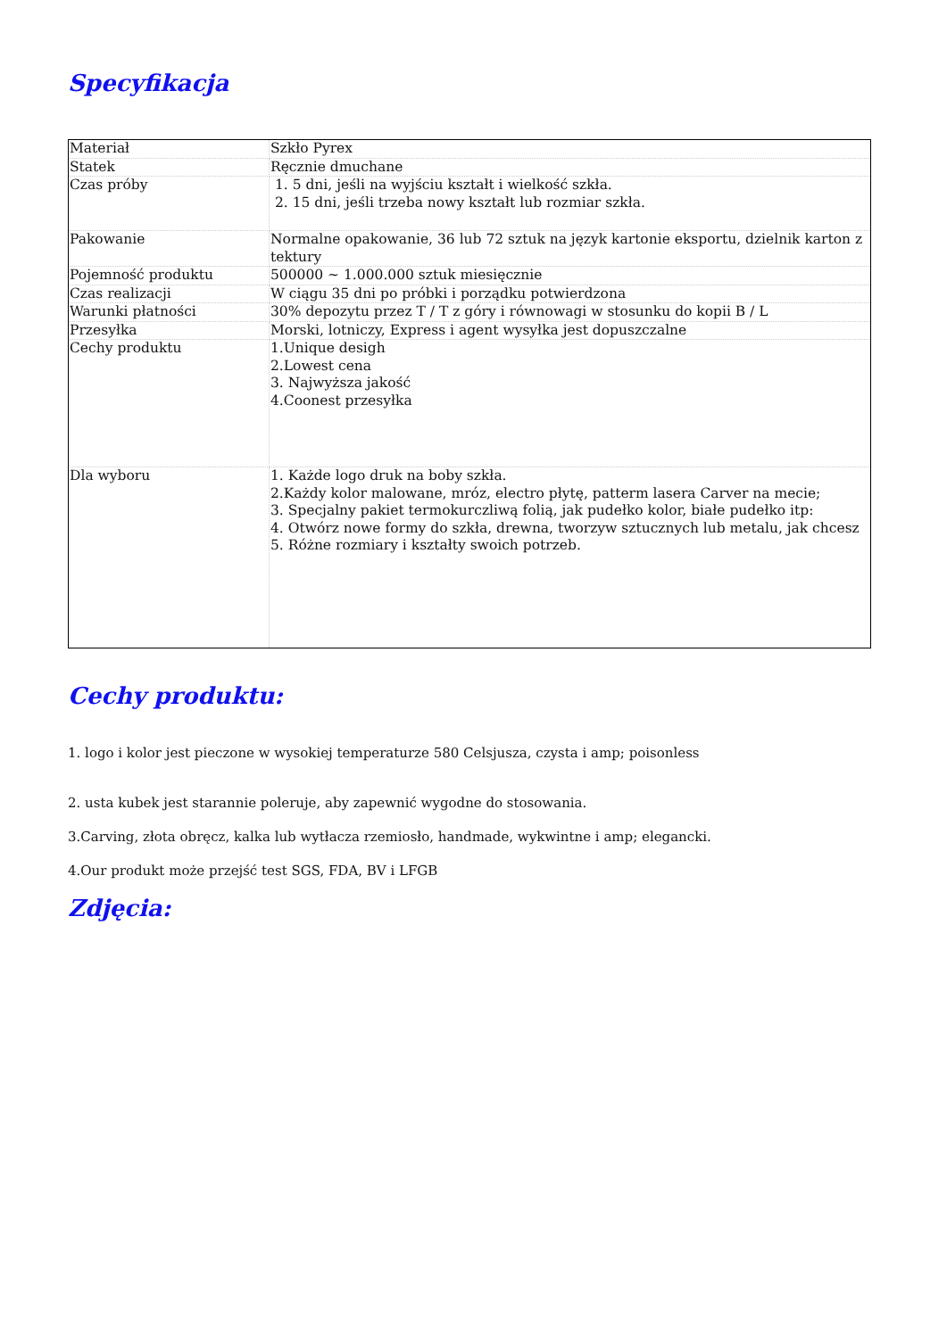Specyfikacja
| Materiał | Szkło Pyrex |
| Statek | Ręcznie dmuchane |
| Czas próby | 1. 5 dni, jeśli na wyjściu kształt i wielkość szkła. 2. 15 dni, jeśli trzeba nowy kształt lub rozmiar szkła. |
| Pakowanie | Normalne opakowanie, 36 lub 72 sztuk na język kartonie eksportu, dzielnik karton z tektury |
| Pojemność produktu | 500000 ~ 1.000.000 sztuk miesięcznie |
| Czas realizacji | W ciągu 35 dni po próbki i porządku potwierdzona |
| Warunki płatności | 30% depozytu przez T / T z góry i równowagi w stosunku do kopii B / L |
| Przesyłka | Morski, lotniczy, Express i agent wysyłka jest dopuszczalne |
| Cechy produktu | 1.Unique desigh 2.Lowest cena 3. Najwyższa jakość 4.Coonest przesyłka |
| Dla wyboru | 1. Każde logo druk na boby szkła. 2.Każdy kolor malowane, mróz, electro płytę, patterm lasera Carver na mecie; 3. Specjalny pakiet termokurczliwą folią, jak pudełko kolor, białe pudełko itp: 4. Otwórz nowe formy do szkła, drewna, tworzyw sztucznych lub metalu, jak chcesz 5. Różne rozmiary i kształty swoich potrzeb. |
Cechy produktu:
1. logo i kolor jest pieczone w wysokiej temperaturze 580 Celsjusza, czysta i amp; poisonless
2. usta kubek jest starannie poleruje, aby zapewnić wygodne do stosowania.
3.Carving, złota obręcz, kalka lub wytłacza rzemiosło, handmade, wykwintne i amp; elegancki.
4.Our produkt może przejść test SGS, FDA, BV i LFGB
Zdjęcia: